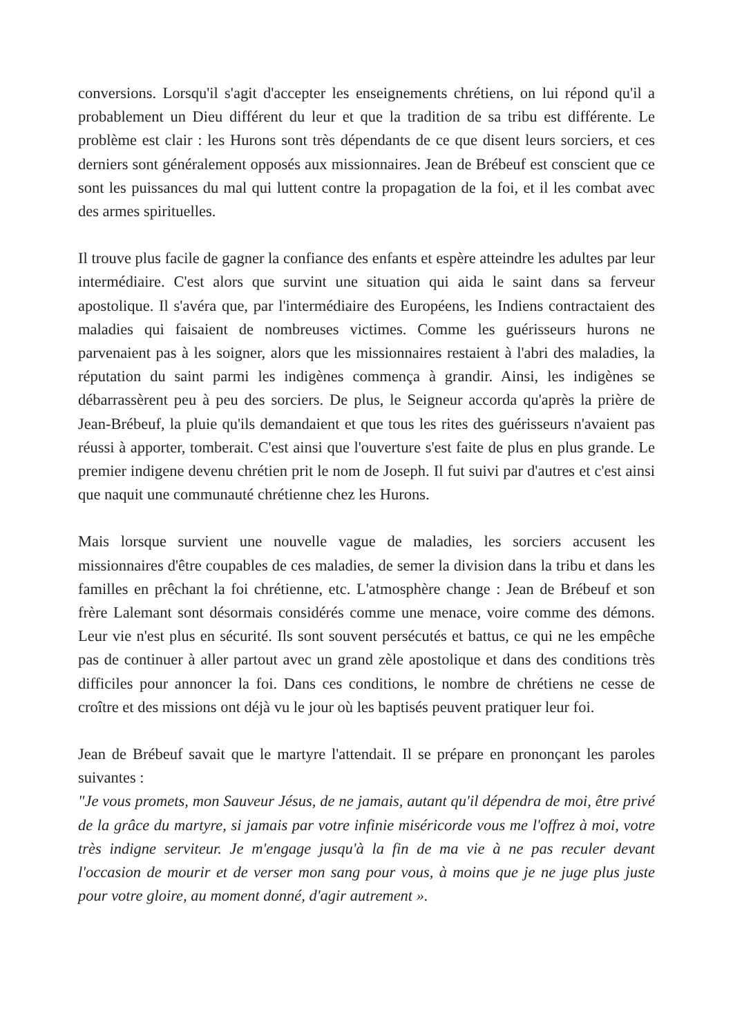conversions. Lorsqu'il s'agit d'accepter les enseignements chrétiens, on lui répond qu'il a probablement un Dieu différent du leur et que la tradition de sa tribu est différente. Le problème est clair : les Hurons sont très dépendants de ce que disent leurs sorciers, et ces derniers sont généralement opposés aux missionnaires. Jean de Brébeuf est conscient que ce sont les puissances du mal qui luttent contre la propagation de la foi, et il les combat avec des armes spirituelles.
Il trouve plus facile de gagner la confiance des enfants et espère atteindre les adultes par leur intermédiaire. C'est alors que survint une situation qui aida le saint dans sa ferveur apostolique. Il s'avéra que, par l'intermédiaire des Européens, les Indiens contractaient des maladies qui faisaient de nombreuses victimes. Comme les guérisseurs hurons ne parvenaient pas à les soigner, alors que les missionnaires restaient à l'abri des maladies, la réputation du saint parmi les indigènes commença à grandir. Ainsi, les indigènes se débarrassèrent peu à peu des sorciers. De plus, le Seigneur accorda qu'après la prière de Jean-Brébeuf, la pluie qu'ils demandaient et que tous les rites des guérisseurs n'avaient pas réussi à apporter, tomberait. C'est ainsi que l'ouverture s'est faite de plus en plus grande. Le premier indigene devenu chrétien prit le nom de Joseph. Il fut suivi par d'autres et c'est ainsi que naquit une communauté chrétienne chez les Hurons.
Mais lorsque survient une nouvelle vague de maladies, les sorciers accusent les missionnaires d'être coupables de ces maladies, de semer la division dans la tribu et dans les familles en prêchant la foi chrétienne, etc. L'atmosphère change : Jean de Brébeuf et son frère Lalemant sont désormais considérés comme une menace, voire comme des démons. Leur vie n'est plus en sécurité. Ils sont souvent persécutés et battus, ce qui ne les empêche pas de continuer à aller partout avec un grand zèle apostolique et dans des conditions très difficiles pour annoncer la foi. Dans ces conditions, le nombre de chrétiens ne cesse de croître et des missions ont déjà vu le jour où les baptisés peuvent pratiquer leur foi.
Jean de Brébeuf savait que le martyre l'attendait. Il se prépare en prononçant les paroles suivantes :
"Je vous promets, mon Sauveur Jésus, de ne jamais, autant qu'il dépendra de moi, être privé de la grâce du martyre, si jamais par votre infinie miséricorde vous me l'offrez à moi, votre très indigne serviteur. Je m'engage jusqu'à la fin de ma vie à ne pas reculer devant l'occasion de mourir et de verser mon sang pour vous, à moins que je ne juge plus juste pour votre gloire, au moment donné, d'agir autrement ».